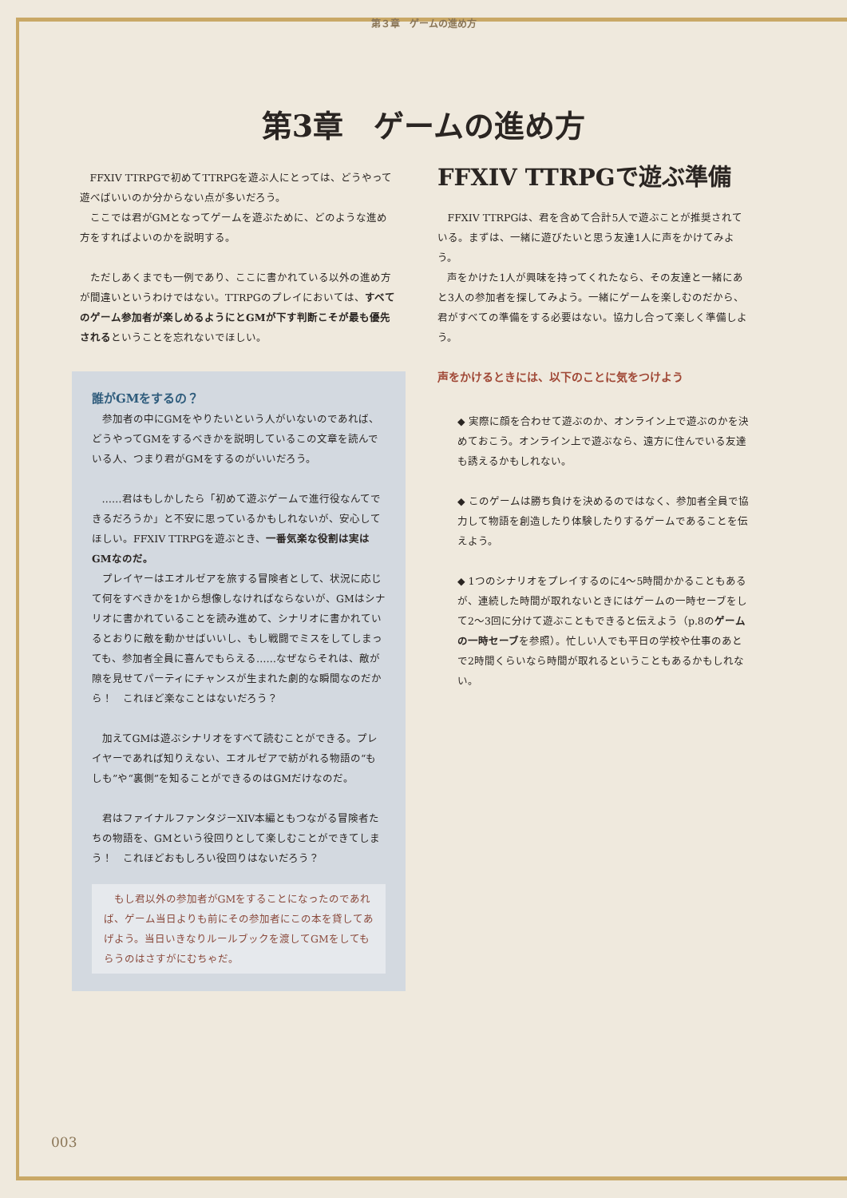第３章　ゲームの進め方
第3章　ゲームの進め方
FFXIV TTRPGで初めてTTRPGを遊ぶ人にとっては、どうやって遊べばいいのか分からない点が多いだろう。
ここでは君がGMとなってゲームを遊ぶために、どのような進め方をすればよいのかを説明する。
ただしあくまでも一例であり、ここに書かれている以外の進め方が間違いというわけではない。TTRPGのプレイにおいては、すべてのゲーム参加者が楽しめるようにとGMが下す判断こそが最も優先されるということを忘れないでほしい。
誰がGMをするの？
参加者の中にGMをやりたいという人がいないのであれば、どうやってGMをするべきかを説明しているこの文章を読んでいる人、つまり君がGMをするのがいいだろう。
……君はもしかしたら「初めて遊ぶゲームで進行役なんてできるだろうか」と不安に思っているかもしれないが、安心してほしい。FFXIV TTRPGを遊ぶとき、一番気楽な役割は実はGMなのだ。
プレイヤーはエオルゼアを旅する冒険者として、状況に応じて何をすべきかを1から想像しなければならないが、GMはシナリオに書かれていることを読み進めて、シナリオに書かれているとおりに敵を動かせばいいし、もし戦闘でミスをしてしまっても、参加者全員に喜んでもらえる……なぜならそれは、敵が隙を見せてパーティにチャンスが生まれた劇的な瞬間なのだから！　これほど楽なことはないだろう？
加えてGMは遊ぶシナリオをすべて読むことができる。プレイヤーであれば知りえない、エオルゼアで紡がれる物語の“もしも”や“裏側”を知ることができるのはGMだけなのだ。
君はファイナルファンタジーXIV本編ともつながる冒険者たちの物語を、GMという役回りとして楽しむことができてしまう！　これほどおもしろい役回りはないだろう？
もし君以外の参加者がGMをすることになったのであれば、ゲーム当日よりも前にその参加者にこの本を貸してあげよう。当日いきなりルールブックを渡してGMをしてもらうのはさすがにむちゃだ。
FFXIV TTRPGで遊ぶ準備
FFXIV TTRPGは、君を含めて合計5人で遊ぶことが推奨されている。まずは、一緒に遊びたいと思う友達1人に声をかけてみよう。
声をかけた1人が興味を持ってくれたなら、その友達と一緒にあと3人の参加者を探してみよう。一緒にゲームを楽しむのだから、君がすべての準備をする必要はない。協力し合って楽しく準備しよう。
声をかけるときには、以下のことに気をつけよう
◆ 実際に顔を合わせて遊ぶのか、オンライン上で遊ぶのかを決めておこう。オンライン上で遊ぶなら、遠方に住んでいる友達も誘えるかもしれない。
◆ このゲームは勝ち負けを決めるのではなく、参加者全員で協力して物語を創造したり体験したりするゲームであることを伝えよう。
◆ 1つのシナリオをプレイするのに4～5時間かかることもあるが、連続した時間が取れないときにはゲームの一時セーブをして2～3回に分けて遊ぶこともできると伝えよう（p.8のゲームの一時セーブを参照）。忙しい人でも平日の学校や仕事のあとで2時間くらいなら時間が取れるということもあるかもしれない。
003